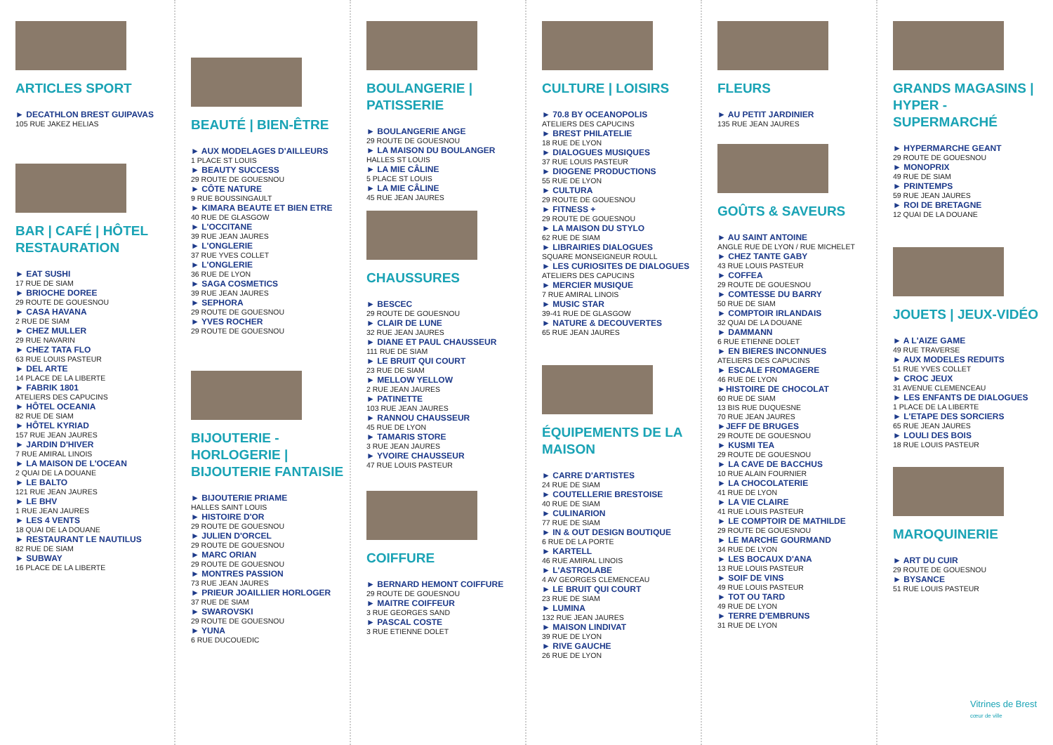ARTICLES SPORT
► DECATHLON BREST GUIPAVAS
105 RUE JAKEZ HELIAS
BAR | CAFÉ | HÔTEL RESTAURATION
► EAT SUSHI
17 RUE DE SIAM
► BRIOCHE DOREE
29 ROUTE DE GOUESNOU
► CASA HAVANA
2 RUE DE SIAM
► CHEZ MULLER
29 RUE NAVARIN
► CHEZ TATA FLO
63 RUE LOUIS PASTEUR
► DEL ARTE
14 PLACE DE LA LIBERTE
► FABRIK 1801
ATELIERS DES CAPUCINS
► HÔTEL OCEANIA
82 RUE DE SIAM
► HÔTEL KYRIAD
157 RUE JEAN JAURES
► JARDIN D'HIVER
7 RUE AMIRAL LINOIS
► LA MAISON DE L'OCEAN
2 QUAI DE LA DOUANE
► LE BALTO
121 RUE JEAN JAURES
► LE BHV
1 RUE JEAN JAURES
► LES 4 VENTS
18 QUAI DE LA DOUANE
► RESTAURANT LE NAUTILUS
82 RUE DE SIAM
► SUBWAY
16 PLACE DE LA LIBERTE
BEAUTÉ | BIEN-ÊTRE
► AUX MODELAGES D'AILLEURS
1 PLACE ST LOUIS
► BEAUTY SUCCESS
29 ROUTE DE GOUESNOU
► CÔTE NATURE
9 RUE BOUSSINGAULT
► KIMARA BEAUTE ET BIEN ETRE
40 RUE DE GLASGOW
► L'OCCITANE
39 RUE JEAN JAURES
► L'ONGLERIE
37 RUE YVES COLLET
► L'ONGLERIE
36 RUE DE LYON
► SAGA COSMETICS
39 RUE JEAN JAURES
► SEPHORA
29 ROUTE DE GOUESNOU
► YVES ROCHER
29 ROUTE DE GOUESNOU
BIJOUTERIE - HORLOGERIE | BIJOUTERIE FANTAISIE
► BIJOUTERIE PRIAME
HALLES SAINT LOUIS
► HISTOIRE D'OR
29 ROUTE DE GOUESNOU
► JULIEN D'ORCEL
29 ROUTE DE GOUESNOU
► MARC ORIAN
29 ROUTE DE GOUESNOU
► MONTRES PASSION
73 RUE JEAN JAURES
► PRIEUR JOAILLIER HORLOGER
37 RUE DE SIAM
► SWAROVSKI
29 ROUTE DE GOUESNOU
► YUNA
6 RUE DUCOUEDIC
BOULANGERIE | PATISSERIE
► BOULANGERIE ANGE
29 ROUTE DE GOUESNOU
► LA MAISON DU BOULANGER
HALLES ST LOUIS
► LA MIE CÂLINE
5 PLACE ST LOUIS
► LA MIE CÂLINE
45 RUE JEAN JAURES
CHAUSSURES
► BESCEC
29 ROUTE DE GOUESNOU
► CLAIR DE LUNE
32 RUE JEAN JAURES
► DIANE ET PAUL CHAUSSEUR
111 RUE DE SIAM
► LE BRUIT QUI COURT
23 RUE DE SIAM
► MELLOW YELLOW
2 RUE JEAN JAURES
► PATINETTE
103 RUE JEAN JAURES
► RANNOU CHAUSSEUR
45 RUE DE LYON
► TAMARIS STORE
3 RUE JEAN JAURES
► YVOIRE CHAUSSEUR
47 RUE LOUIS PASTEUR
COIFFURE
► BERNARD HEMONT COIFFURE
29 ROUTE DE GOUESNOU
► MAITRE COIFFEUR
3 RUE GEORGES SAND
► PASCAL COSTE
3 RUE ETIENNE DOLET
CULTURE | LOISIRS
► 70.8 BY OCEANOPOLIS
ATELIERS DES CAPUCINS
► BREST PHILATELIE
18 RUE DE LYON
► DIALOGUES MUSIQUES
37 RUE LOUIS PASTEUR
► DIOGENE PRODUCTIONS
55 RUE DE LYON
► CULTURA
29 ROUTE DE GOUESNOU
► FITNESS +
29 ROUTE DE GOUESNOU
► LA MAISON DU STYLO
62 RUE DE SIAM
► LIBRAIRIES DIALOGUES
SQUARE MONSEIGNEUR ROULL
► LES CURIOSITES DE DIALOGUES
ATELIERS DES CAPUCINS
► MERCIER MUSIQUE
7 RUE AMIRAL LINOIS
► MUSIC STAR
39-41 RUE DE GLASGOW
► NATURE & DECOUVERTES
65 RUE JEAN JAURES
ÉQUIPEMENTS DE LA MAISON
► CARRE D'ARTISTES
24 RUE DE SIAM
► COUTELLERIE BRESTOISE
40 RUE DE SIAM
► CULINARION
77 RUE DE SIAM
► IN & OUT DESIGN BOUTIQUE
6 RUE DE LA PORTE
► KARTELL
46 RUE AMIRAL LINOIS
► L'ASTROLABE
4 AV GEORGES CLEMENCEAU
► LE BRUIT QUI COURT
23 RUE DE SIAM
► LUMINA
132 RUE JEAN JAURES
► MAISON LINDIVAT
39 RUE DE LYON
► RIVE GAUCHE
26 RUE DE LYON
FLEURS
► AU PETIT JARDINIER
135 RUE JEAN JAURES
GOÛTS & SAVEURS
► AU SAINT ANTOINE
ANGLE RUE DE LYON / RUE MICHELET
► CHEZ TANTE GABY
43 RUE LOUIS PASTEUR
► COFFEA
29 ROUTE DE GOUESNOU
► COMTESSE DU BARRY
50 RUE DE SIAM
► COMPTOIR IRLANDAIS
32 QUAI DE LA DOUANE
► DAMMANN
6 RUE ETIENNE DOLET
► EN BIERES INCONNUES
ATELIERS DES CAPUCINS
► ESCALE FROMAGERE
46 RUE DE LYON
►HISTOIRE DE CHOCOLAT
60 RUE DE SIAM
13 BIS RUE DUQUESNE
70 RUE JEAN JAURES
►JEFF DE BRUGES
29 ROUTE DE GOUESNOU
► KUSMI TEA
29 ROUTE DE GOUESNOU
► LA CAVE DE BACCHUS
10 RUE ALAIN FOURNIER
► LA CHOCOLATERIE
41 RUE DE LYON
► LA VIE CLAIRE
41 RUE LOUIS PASTEUR
► LE COMPTOIR DE MATHILDE
29 ROUTE DE GOUESNOU
► LE MARCHE GOURMAND
34 RUE DE LYON
► LES BOCAUX D'ANA
13 RUE LOUIS PASTEUR
► SOIF DE VINS
49 RUE LOUIS PASTEUR
► TOT OU TARD
49 RUE DE LYON
► TERRE D'EMBRUNS
31 RUE DE LYON
GRANDS MAGASINS | HYPER - SUPERMARCHÉ
► HYPERMARCHE GEANT
29 ROUTE DE GOUESNOU
► MONOPRIX
49 RUE DE SIAM
► PRINTEMPS
59 RUE JEAN JAURES
► ROI DE BRETAGNE
12 QUAI DE LA DOUANE
JOUETS | JEUX-VIDÉO
► A L'AIZE GAME
49 RUE TRAVERSE
► AUX MODELES REDUITS
51 RUE YVES COLLET
► CROC JEUX
31 AVENUE CLEMENCEAU
► LES ENFANTS DE DIALOGUES
1 PLACE DE LA LIBERTE
► L'ETAPE DES SORCIERS
65 RUE JEAN JAURES
► LOULI DES BOIS
18 RUE LOUIS PASTEUR
MAROQUINERIE
► ART DU CUIR
29 ROUTE DE GOUESNOU
► BYSANCE
51 RUE LOUIS PASTEUR
Vitrines de Brest cœur de ville